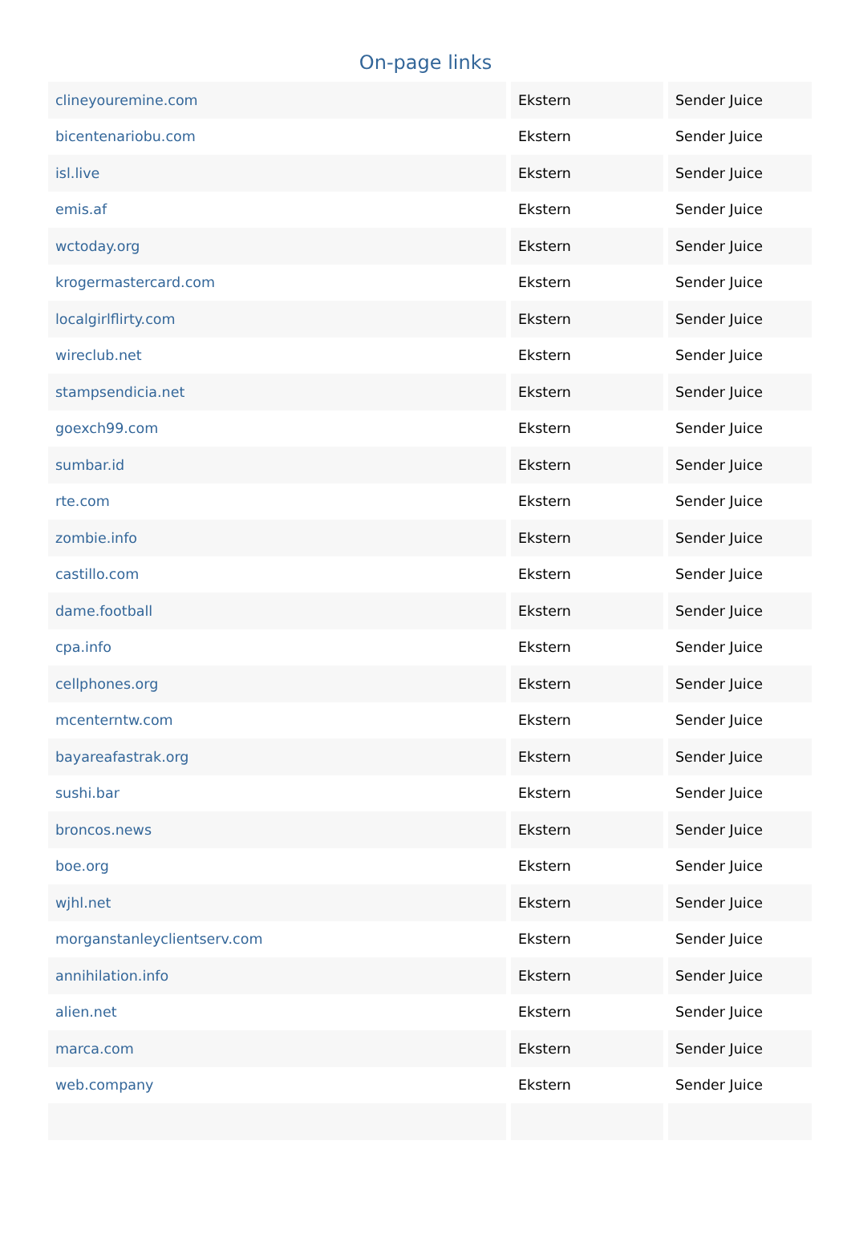On-page links
| clineyouremine.com | Ekstern | Sender Juice |
| bicentenariobu.com | Ekstern | Sender Juice |
| isl.live | Ekstern | Sender Juice |
| emis.af | Ekstern | Sender Juice |
| wctoday.org | Ekstern | Sender Juice |
| krogermastercard.com | Ekstern | Sender Juice |
| localgirlflirty.com | Ekstern | Sender Juice |
| wireclub.net | Ekstern | Sender Juice |
| stampsendicia.net | Ekstern | Sender Juice |
| goexch99.com | Ekstern | Sender Juice |
| sumbar.id | Ekstern | Sender Juice |
| rte.com | Ekstern | Sender Juice |
| zombie.info | Ekstern | Sender Juice |
| castillo.com | Ekstern | Sender Juice |
| dame.football | Ekstern | Sender Juice |
| cpa.info | Ekstern | Sender Juice |
| cellphones.org | Ekstern | Sender Juice |
| mcenterntw.com | Ekstern | Sender Juice |
| bayareafastrak.org | Ekstern | Sender Juice |
| sushi.bar | Ekstern | Sender Juice |
| broncos.news | Ekstern | Sender Juice |
| boe.org | Ekstern | Sender Juice |
| wjhl.net | Ekstern | Sender Juice |
| morganstanleyclientserv.com | Ekstern | Sender Juice |
| annihilation.info | Ekstern | Sender Juice |
| alien.net | Ekstern | Sender Juice |
| marca.com | Ekstern | Sender Juice |
| web.company | Ekstern | Sender Juice |